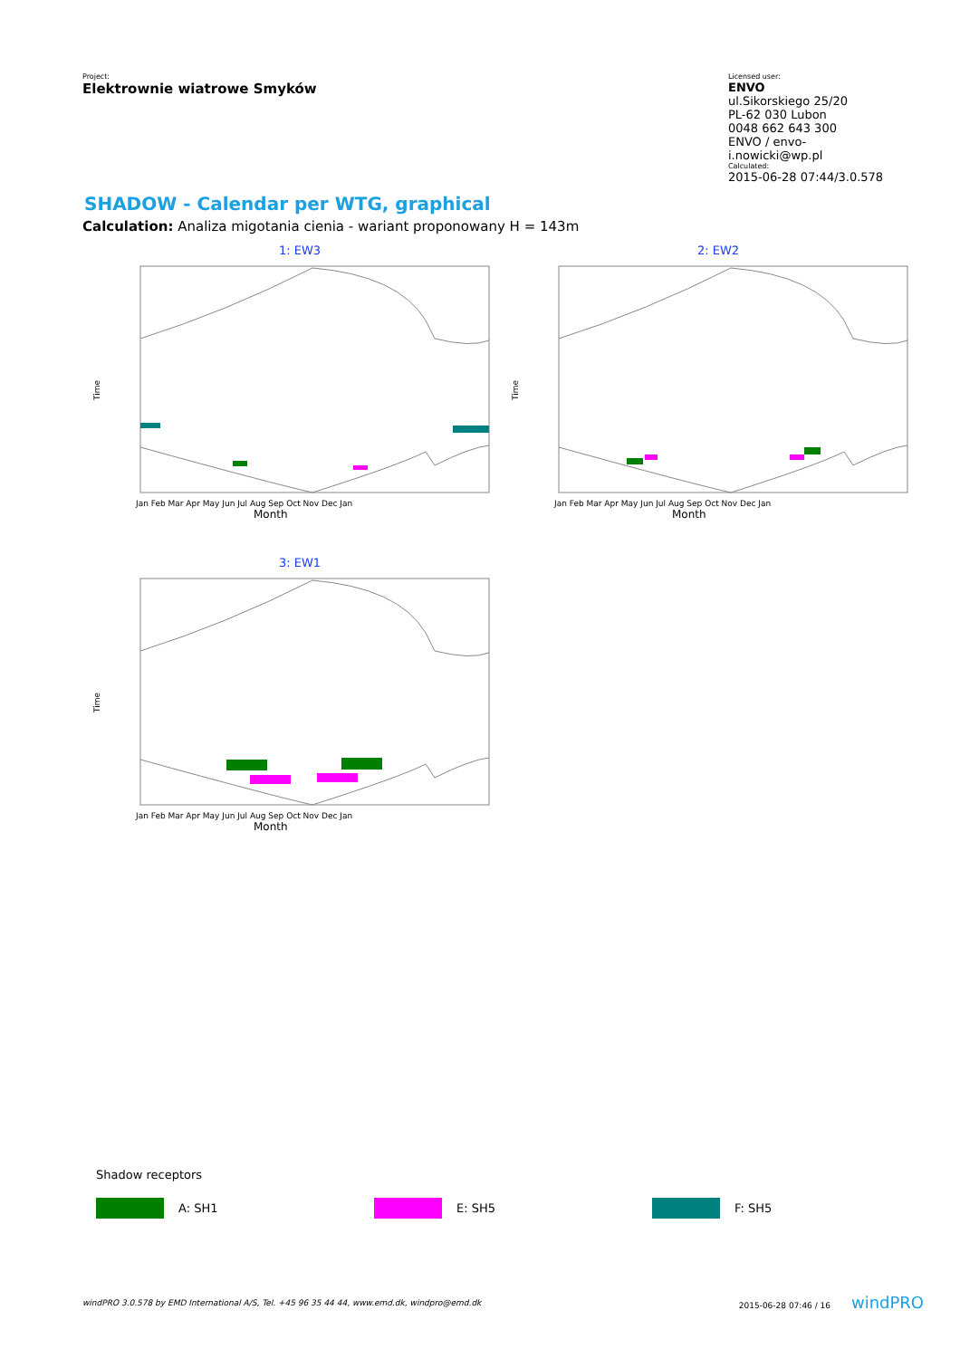Project:
Elektrownie wiatrowe Smyków
Licensed user:
ENVO
ul.Sikorskiego 25/20
PL-62 030 Lubon
0048 662 643 300
ENVO / envo-i.nowicki@wp.pl
Calculated:
2015-06-28 07:44/3.0.578
SHADOW - Calendar per WTG, graphical
Calculation: Analiza migotania cienia - wariant proponowany H = 143m
1: EW3
Time
Month
Jan Feb Mar Apr May Jun Jul Aug Sep Oct Nov Dec Jan
2: EW2
Time
Month
Jan Feb Mar Apr May Jun Jul Aug Sep Oct Nov Dec Jan
3: EW1
Time
Month
Jan Feb Mar Apr May Jun Jul Aug Sep Oct Nov Dec Jan
Shadow receptors
A: SH1 E: SH5 F: SH5
windPRO 3.0.578 by EMD International A/S, Tel. +45 96 35 44 44, www.emd.dk, windpro@emd.dk 2015-06-28 07:46 / 16 windPRO